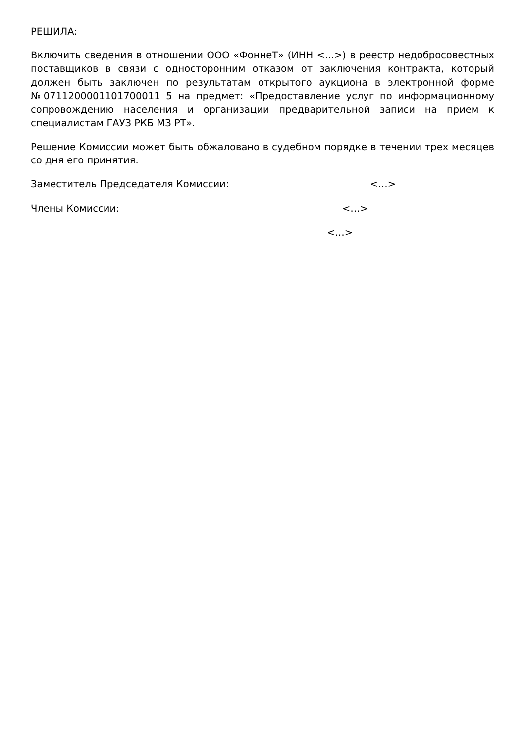РЕШИЛА:
Включить сведения в отношении ООО «ФоннеТ» (ИНН <...>) в реестр недобросовестных поставщиков в связи с односторонним отказом от заключения контракта, который должен быть заключен по результатам открытого аукциона в электронной форме №0711200001101700011 5 на предмет: «Предоставление услуг по информационному сопровождению населения и организации предварительной записи на прием к специалистам ГАУЗ РКБ МЗ РТ».
Решение Комиссии может быть обжаловано в судебном порядке в течении трех месяцев со дня его принятия.
Заместитель Председателя Комиссии: <…>
Члены Комиссии: <…>
<…>